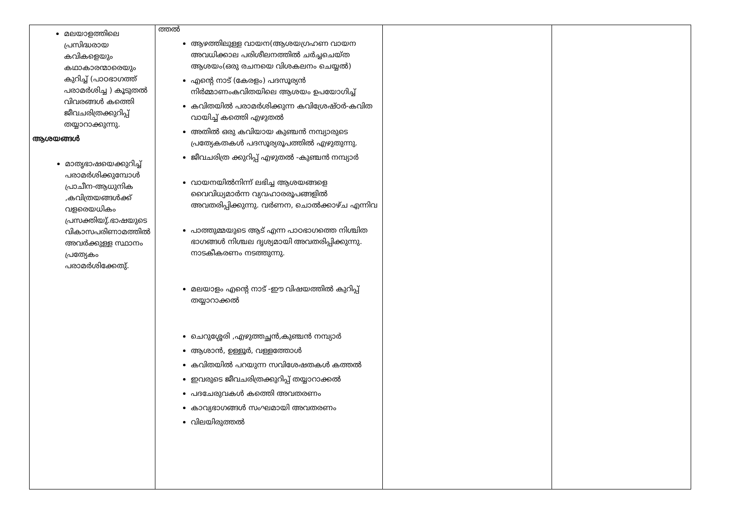| മലയാളത്തിലെ പ്രസിദ്ധരായ കവികളെയും കഥാകാരന്മാരെയും കുറിച്ച് (പാഠഭാഗത്ത് പരാമർശിച്ച ) കൂടുതൽ വിവരങ്ങൾ കത്തെി ജീവചരിത്രക്കുറിപ്പ് തയ്യാറാക്കുന്നു. ആശയങ്ങൾ മാതൃഭാഷയെക്കുറിച്ച് പരാമർശിക്കുമ്പോൾ പ്രാചീന-ആധുനിക ,കവിത്രയങ്ങൾക്ക് വളരെയധികം പ്രസക്തിയു്.ഭാഷയുടെ വികാസപരിണാമത്തിൽ അവർക്കുള്ള സ്ഥാനം പ്രത്യേകം പരാമർശിക്കേതു്. | ത്തൽ ആഴത്തിലുള്ള വായന(ആശയഗ്രഹണ വായന അവധിക്കാല പരിശീലനത്തിൽ ചർച്ചചെയ്ത ആശയം(ഒരു രചനയെ വിശകലനം ചെയ്യൽ) എന്റെ നാട് (കേരളം) പദസൂര്യൻ നിർമ്മാണംകവിതയിലെ ആശയം ഉപയോഗിച്ച് കവിതയിൽ പരാമർശിക്കുന്ന കവിശ്രേഷ്ഠർ-കവിത വായിച്ച് കത്തെി എഴുതൽ അതിൽ ഒരു കവിയായ കുഞ്ചൻ നമ്പ്യാരുടെ പ്രത്യേകതകൾ പദസൂര്യരൂപത്തിൽ എഴുതുന്നു. ജീവചരിത്ര ക്കുറിപ്പ് എഴുതൽ -കുഞ്ചൻ നമ്പ്യാർ വായനയിൽനിന്ന് ലഭിച്ച ആശയങ്ങളെ വൈവിധ്യമാർന്ന വ്യവഹാരരൂപങ്ങളിൽ അവതരിപ്പിക്കുന്നു. വർണന, ചൊൽക്കാഴ്ച എന്നിവ പാത്തുമ്മയുടെ ആട് എന്ന പാഠഭാഗത്തെ നിശ്ചിത ഭാഗങ്ങൾ നിശ്ചല ദൃശ്യമായി അവതരിപ്പിക്കുന്നു. നാടകീകരണം നടത്തുന്നു. മലയാളം എന്റെ നാട് -ഈ വിഷയത്തിൽ കുറിപ്പ് തയ്യാറാക്കൽ ചെറുശ്ശേരി ,എഴുത്തച്ഛൻ,കുഞ്ചൻ നമ്പ്യാർ ആശാൻ, ഉള്ളൂർ, വള്ളത്തോൾ കവിതയിൽ പറയുന്ന സവിശേഷതകൾ കത്തൽ ഇവരുടെ ജീവചരിത്രക്കുറിപ്പ് തയ്യാറാക്കൽ പദചേരുവകൾ കത്തെി അവതരണം കാവ്യഭാഗങ്ങൾ സംഘമായി അവതരണം വിലയിരുത്തൽ | | |